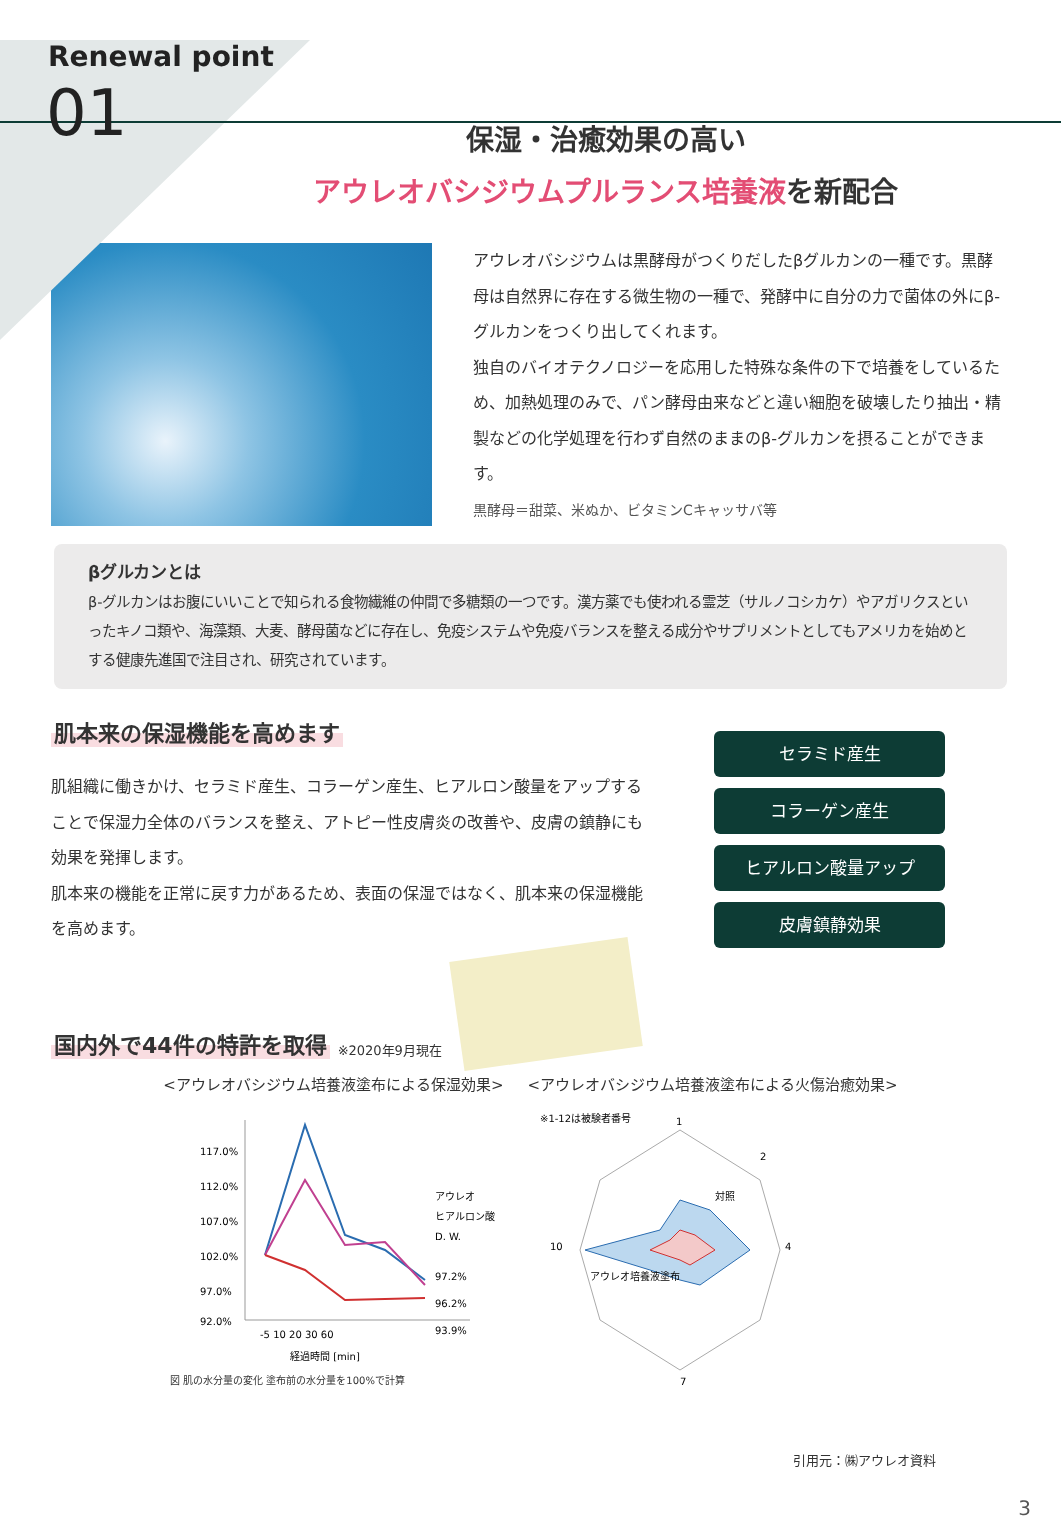Renewal point
01
保湿・治癒効果の高い
アウレオバシジウムプルランス培養液を新配合
アウレオバシジウムは黒酵母がつくりだしたβグルカンの一種です。黒酵母は自然界に存在する微生物の一種で、発酵中に自分の力で菌体の外にβ-グルカンをつくり出してくれます。
独自のバイオテクノロジーを応用した特殊な条件の下で培養をしているため、加熱処理のみで、パン酵母由来などと違い細胞を破壊したり抽出・精製などの化学処理を行わず自然のままのβ-グルカンを摂ることができます。
黒酵母＝甜菜、米ぬか、ビタミンCキャッサバ等
βグルカンとは
β-グルカンはお腹にいいことで知られる食物繊維の仲間で多糖類の一つです。漢方薬でも使われる霊芝（サルノコシカケ）やアガリクスといったキノコ類や、海藻類、大麦、酵母菌などに存在し、免疫システムや免疫バランスを整える成分やサプリメントとしてもアメリカを始めとする健康先進国で注目され、研究されています。
肌本来の保湿機能を高めます
肌組織に働きかけ、セラミド産生、コラーゲン産生、ヒアルロン酸量をアップすることで保湿力全体のバランスを整え、アトピー性皮膚炎の改善や、皮膚の鎮静にも効果を発揮します。
肌本来の機能を正常に戻す力があるため、表面の保湿ではなく、肌本来の保湿機能を高めます。
セラミド産生
コラーゲン産生
ヒアルロン酸量アップ
皮膚鎮静効果
国内外で44件の特許を取得
※2020年9月現在
<アウレオバシジウム培養液塗布による保湿効果> <アウレオバシジウム培養液塗布による火傷治癒効果>
117.0%
112.0%
107.0%
102.0%
97.0%
92.0%
アウレオ
ヒアルロン酸
D. W.
97.2%
96.2%
93.9%
-5 10 20 30 60
経過時間 [min]
図 肌の水分量の変化 塗布前の水分量を100%で計算
※1-12は被験者番号
1
2
4
7
10
対照
アウレオ培養液塗布
引用元：㈱アウレオ資料
3